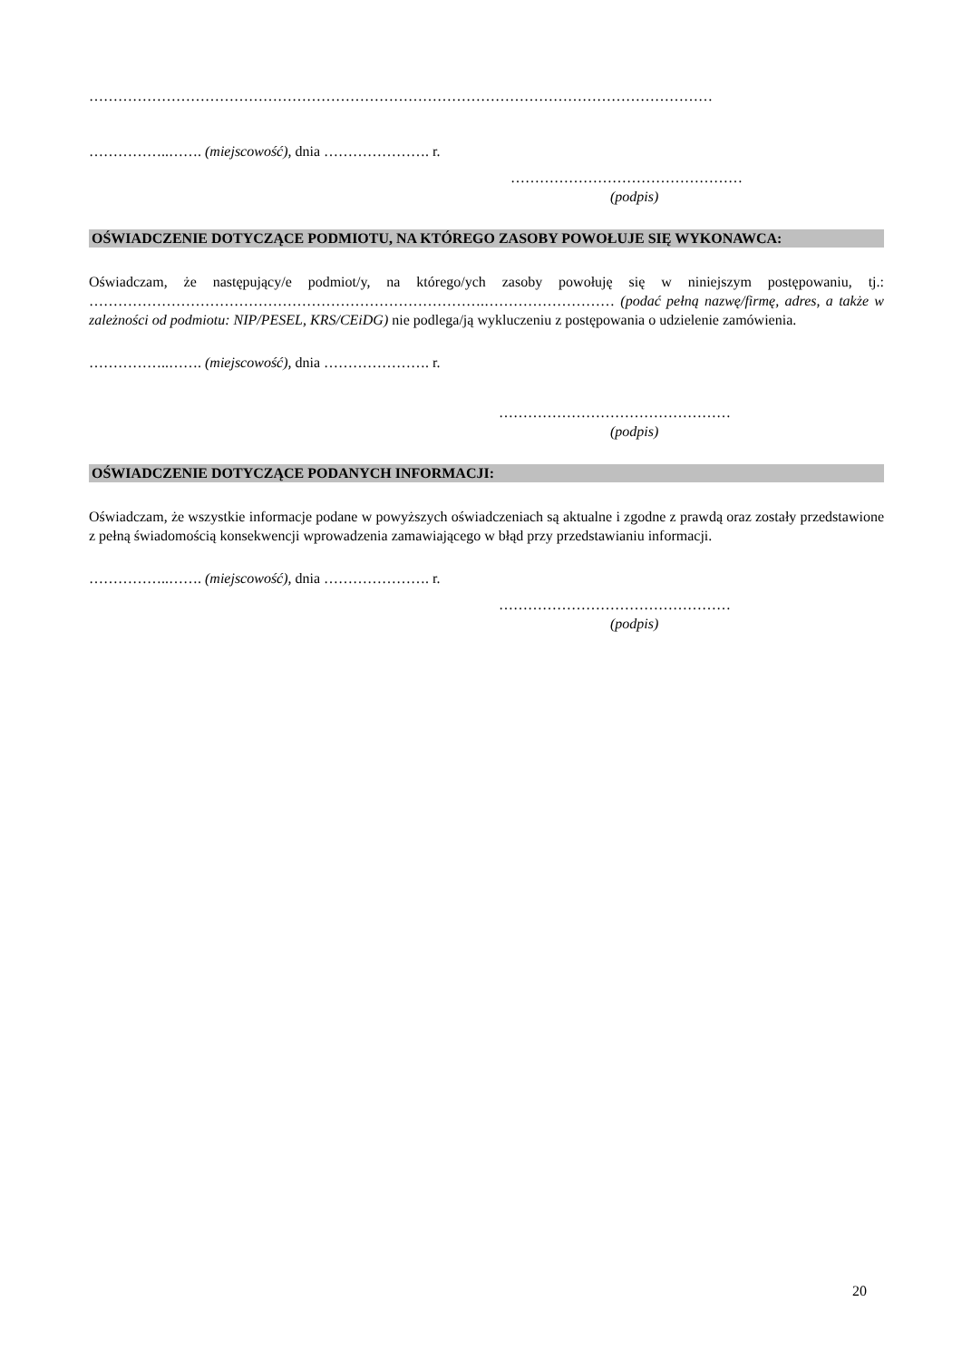…………………………………………………………………………………………………………………
……………..……. (miejscowość), dnia …………………. r.
…………………………………………
(podpis)
OŚWIADCZENIE DOTYCZĄCE PODMIOTU, NA KTÓREGO ZASOBY POWOŁUJE SIĘ WYKONAWCA:
Oświadczam, że następujący/e podmiot/y, na którego/ych zasoby powołuję się w niniejszym postępowaniu, tj.: ……………………………………………………………………….……………………… (podać pełną nazwę/firmę, adres, a także w zależności od podmiotu: NIP/PESEL, KRS/CEiDG) nie podlega/ją wykluczeniu z postępowania o udzielenie zamówienia.
……………..……. (miejscowość), dnia …………………. r.
…………………………………………
(podpis)
OŚWIADCZENIE DOTYCZĄCE PODANYCH INFORMACJI:
Oświadczam, że wszystkie informacje podane w powyższych oświadczeniach są aktualne i zgodne z prawdą oraz zostały przedstawione z pełną świadomością konsekwencji wprowadzenia zamawiającego w błąd przy przedstawianiu informacji.
……………..……. (miejscowość), dnia …………………. r.
…………………………………………
(podpis)
20